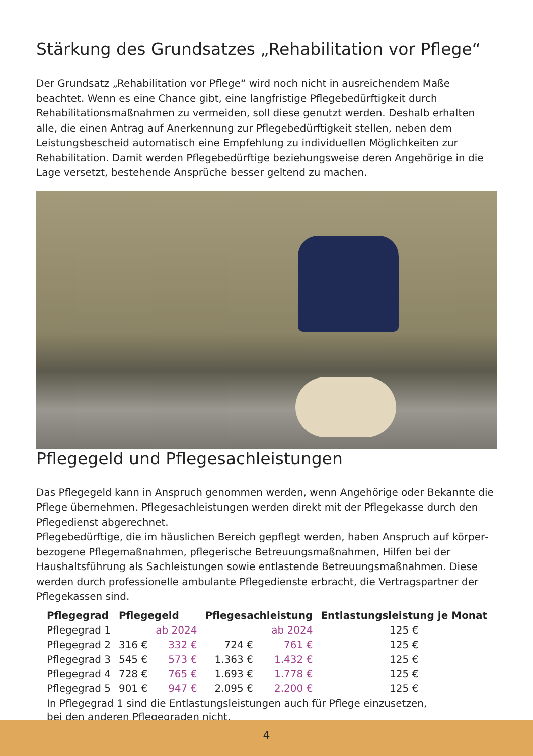Stärkung des Grundsatzes „Rehabilitation vor Pflege“
Der Grundsatz „Rehabilitation vor Pflege“ wird noch nicht in ausreichendem Maße beachtet. Wenn es eine Chance gibt, eine langfristige Pflegebedürftigkeit durch Rehabilitationsmaß­nahmen zu vermeiden, soll diese genutzt werden. Deshalb erhalten alle, die einen Antrag auf Anerkennung zur Pflegebedürftigkeit stellen, neben dem Leistungsbescheid automatisch eine Empfehlung zu individuellen Möglichkeiten zur Rehabilitation. Damit werden Pflegebedürf­tige beziehungsweise deren Angehörige in die Lage versetzt, bestehende Ansprüche besser geltend zu machen.
Pflegegeld und Pflegesachleistungen
Das Pflegegeld kann in Anspruch genommen werden, wenn Angehörige oder Bekannte die Pflege übernehmen. Pflegesachleistungen werden direkt mit der Pflegekasse durch den Pflegedienst abgerechnet.
Pflegebedürftige, die im häuslichen Bereich gepflegt werden, haben Anspruch auf körper­bezogene Pflegemaßnahmen, pflegerische Betreuungsmaßnahmen, Hilfen bei der Haushalts­führung als Sachleistungen sowie entlastende Betreuungsmaßnahmen. Diese werden durch professionelle ambulante Pflegedienste erbracht, die Vertragspartner der Pflegekassen sind.
| Pflegegrad | Pflegegeld | | Pflegesachleistung | | Entlastungsleistung je Monat |
| --- | --- | --- | --- | --- | --- |
| Pflegegrad 1 | | ab 2024 | | ab 2024 | 125 € |
| Pflegegrad 2 | 316 € | 332 € | 724 € | 761 € | 125 € |
| Pflegegrad 3 | 545 € | 573 € | 1.363 € | 1.432 € | 125 € |
| Pflegegrad 4 | 728 € | 765 € | 1.693 € | 1.778 € | 125 € |
| Pflegegrad 5 | 901 € | 947 € | 2.095 € | 2.200 € | 125 € |
| In Pflegegrad 1 sind die Entlastungsleistungen auch für Pflege einzusetzen, bei den anderen Pflegegraden nicht. | | | | | |
4